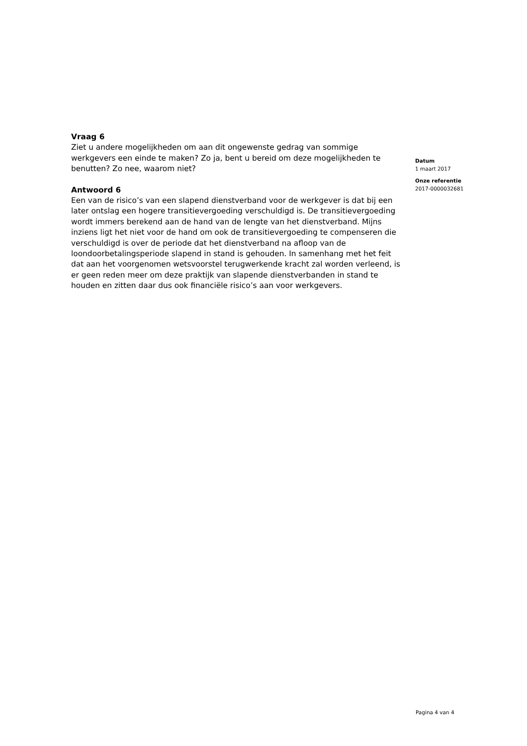Vraag 6
Ziet u andere mogelijkheden om aan dit ongewenste gedrag van sommige werkgevers een einde te maken? Zo ja, bent u bereid om deze mogelijkheden te benutten? Zo nee, waarom niet?
Antwoord 6
Een van de risico’s van een slapend dienstverband voor de werkgever is dat bij een later ontslag een hogere transitievergoeding verschuldigd is. De transitievergoeding wordt immers berekend aan de hand van de lengte van het dienstverband. Mijns inziens ligt het niet voor de hand om ook de transitievergoeding te compenseren die verschuldigd is over de periode dat het dienstverband na afloop van de loondoorbetalingsperiode slapend in stand is gehouden. In samenhang met het feit dat aan het voorgenomen wetsvoorstel terugwerkende kracht zal worden verleend, is er geen reden meer om deze praktijk van slapende dienstverbanden in stand te houden en zitten daar dus ook financiële risico’s aan voor werkgevers.
Datum
1 maart 2017
Onze referentie
2017-0000032681
Pagina 4 van 4